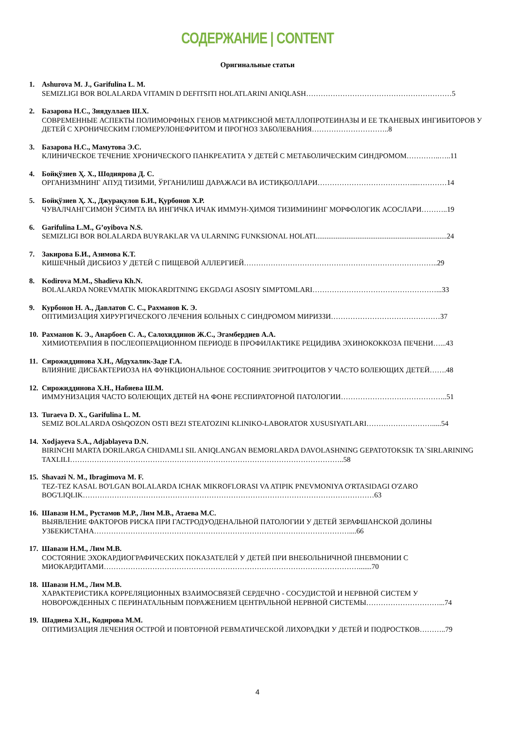СОДЕРЖАНИЕ | CONTENT
Оригинальные статьи
1. Ashurova M. J., Garifulina L. M.
SEMIZLIGI BOR BOLALARDA VITAMIN D DEFITSITI HOLATLARINI ANIQLASH……………………………………………………5
2. Базарова Н.С., Зиядуллаев Ш.Х.
СОВРЕМЕННЫЕ АСПЕКТЫ ПОЛИМОРФНЫХ ГЕНОВ МАТРИКСНОЙ МЕТАЛЛОПРОТЕИНАЗЫ И ЕЕ ТКАНЕВЫХ ИНГИБИТОРОВ У ДЕТЕЙ С ХРОНИЧЕСКИМ ГЛОМЕРУЛОНЕФРИТОМ И ПРОГНОЗ ЗАБОЛЕВАНИЯ…………………………..8
3. Базарова Н.С., Мамутова Э.С.
КЛИНИЧЕСКОЕ ТЕЧЕНИЕ ХРОНИЧЕСКОГО ПАНКРЕАТИТА У ДЕТЕЙ С МЕТАБОЛИЧЕСКИМ СИНДРОМОМ…………..…..11
4. Бойқўзиев Ҳ. Х., Шодиярова Д. С.
ОРГАНИЗМНИНГ АПУД ТИЗИМИ, ЎРГАНИЛИШ ДАРАЖАСИ ВА ИСТИҚБОЛЛАРИ…………………………………...…………14
5. Бойқўзиев Ҳ. Х., Джурақулов Б.И., Қурбонов Х.Р.
ЧУВАЛЧАНГСИМОН ЎСИМТА ВА ИНГИЧКА ИЧАК ИММУН-ҲИМОЯ ТИЗИМИНИНГ МОРФОЛОГИК АСОСЛАРИ………..19
6. Garifulina L.M., G’oyibova N.S.
SEMIZLIGI BOR BOLALARDA BUYRAKLAR VA ULARNING FUNKSIONAL HOLATI........................................................................24
7. Закирова Б.И., Азимова К.Т.
КИШЕЧНЫЙ ДИСБИОЗ У ДЕТЕЙ С ПИЩЕВОЙ АЛЛЕРГИЕЙ……………………………………………………………………..29
8. Kodirova M.M., Shadieva Кh.N.
BOLALARDA NOREVMATIK MIOKARDITNING EKGDAGI ASOSIY SIMPTOMLARI……………………………………………...33
9. Курбонов Н. А., Давлатов С. С., Рахманов К. Э.
ОПТИМИЗАЦИЯ ХИРУРГИЧЕСКОГО ЛЕЧЕНИЯ БОЛЬНЫХ С СИНДРОМОМ МИРИЗЗИ………………………………………37
10.
Рахманов К. Э., Анарбоев С. А., Салохиддинов Ж.С., Эгамбердиев А.А.
ХИМИОТЕРАПИЯ В ПОСЛЕОПЕРАЦИОННОМ ПЕРИОДЕ В ПРОФИЛАКТИКЕ РЕЦИДИВА ЭХИНОКОККОЗА ПЕЧЕНИ…...43
11.
Сирожиддинова Х.Н., Абдухалик-Заде Г.А.
ВЛИЯНИЕ ДИСБАКТЕРИОЗА НА ФУНКЦИОНАЛЬНОЕ СОСТОЯНИЕ ЭРИТРОЦИТОВ У ЧАСТО БОЛЕЮЩИХ ДЕТЕЙ…….48
12.
Сирожиддинова Х.Н., Набиева Ш.М.
ИММУНИЗАЦИЯ ЧАСТО БОЛЕЮЩИХ ДЕТЕЙ НА ФОНЕ РЕСПИРАТОРНОЙ ПАТОЛОГИИ……………………………………..51
13.
Turaeva D. X., Garifulina L. M.
SEMIZ BOLALARDA OShQOZON OSTI BEZI STEATOZINI KLINIKO-LABORATOR XUSUSIYATLARI……………………….....54
14.
Xodjayeva S.A., Adjablayeva D.N.
BIRINCHI MARTA DORILARGA CHIDAMLI SIL ANIQLANGAN BEMORLARDA DAVOLASHNING GEPATOTOKSIK TA`SIRLARINING TAXLILI…………………………………………………………………………………………………..58
15.
Shavazi N. M., Ibragimova M. F.
TEZ-TEZ KASAL BO'LGAN BOLALARDA ICHAK MIKROFLORASI VA ATIPIK PNEVMONIYA O'RTASIDAGI O'ZARO BOG'LIQLIK…………………………………………………………………………………………………………63
16.
Шавази Н.М., Рустамов М.Р., Лим М.В., Атаева М.С.
ВЫЯВЛЕНИЕ ФАКТОРОВ РИСКА ПРИ ГАСТРОДУОДЕНАЛЬНОЙ ПАТОЛОГИИ У ДЕТЕЙ ЗЕРАФШАНСКОЙ ДОЛИНЫ УЗБЕКИСТАНА……………………………………………………………………………………………....66
17.
Шавази Н.М., Лим М.В.
СОСТОЯНИЕ ЭХОКАРДИОГРАФИЧЕСКИХ ПОКАЗАТЕЛЕЙ У ДЕТЕЙ ПРИ ВНЕБОЛЬНИЧНОЙ ПНЕВМОНИИ С МИОКАРДИТАМИ…………………………………………………………………………………………….......70
18.
Шавази Н.М., Лим М.В.
ХАРАКТЕРИСТИКА КОРРЕЛЯЦИОННЫХ ВЗАИМОСВЯЗЕЙ СЕРДЕЧНО - СОСУДИСТОЙ И НЕРВНОЙ СИСТЕМ У НОВОРОЖДЕННЫХ С ПЕРИНАТАЛЬНЫМ ПОРАЖЕНИЕМ ЦЕНТРАЛЬНОЙ НЕРВНОЙ СИСТЕМЫ…………………………...74
19.
Шадиева Х.Н., Кодирова М.М.
ОПТИМИЗАЦИЯ ЛЕЧЕНИЯ ОСТРОЙ И ПОВТОРНОЙ РЕВМАТИЧЕСКОЙ ЛИХОРАДКИ У ДЕТЕЙ И ПОДРОСТКОВ………..79
4